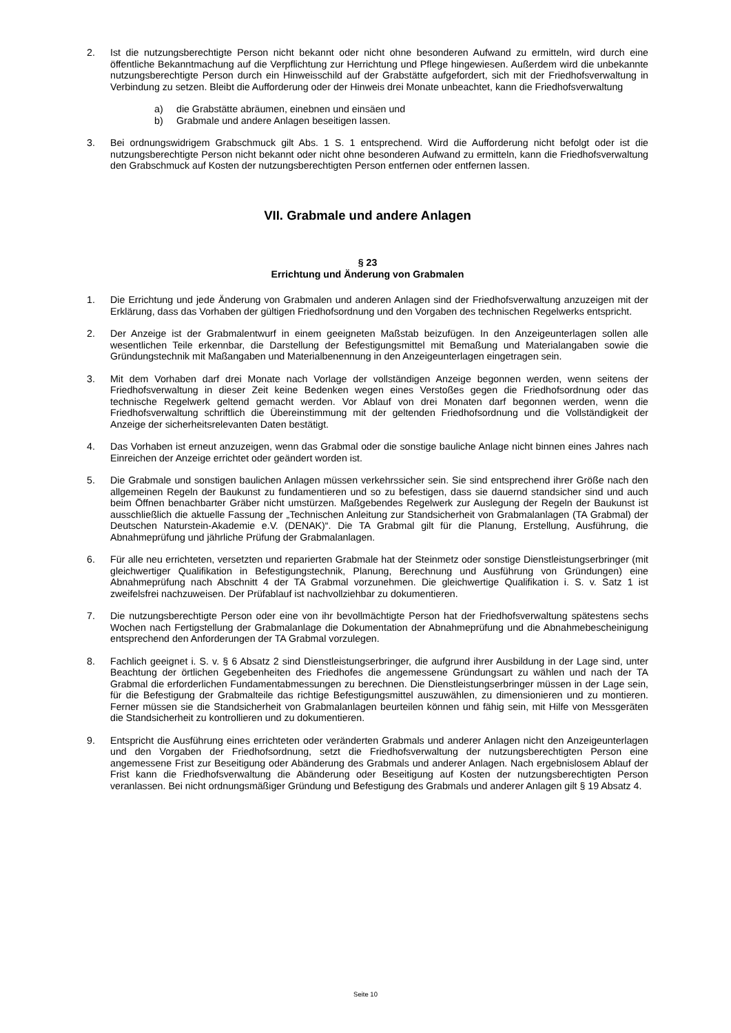2. Ist die nutzungsberechtigte Person nicht bekannt oder nicht ohne besonderen Aufwand zu ermitteln, wird durch eine öffentliche Bekanntmachung auf die Verpflichtung zur Herrichtung und Pflege hingewiesen. Außerdem wird die unbekannte nutzungsberechtigte Person durch ein Hinweisschild auf der Grabstätte aufgefordert, sich mit der Friedhofsverwaltung in Verbindung zu setzen. Bleibt die Aufforderung oder der Hinweis drei Monate unbeachtet, kann die Friedhofsverwaltung
a) die Grabstätte abräumen, einebnen und einsäen und
b) Grabmale und andere Anlagen beseitigen lassen.
3. Bei ordnungswidrigem Grabschmuck gilt Abs. 1 S. 1 entsprechend. Wird die Aufforderung nicht befolgt oder ist die nutzungsberechtigte Person nicht bekannt oder nicht ohne besonderen Aufwand zu ermitteln, kann die Friedhofsverwaltung den Grabschmuck auf Kosten der nutzungsberechtigten Person entfernen oder entfernen lassen.
VII. Grabmale und andere Anlagen
§ 23
Errichtung und Änderung von Grabmalen
1. Die Errichtung und jede Änderung von Grabmalen und anderen Anlagen sind der Friedhofsverwaltung anzuzeigen mit der Erklärung, dass das Vorhaben der gültigen Friedhofsordnung und den Vorgaben des technischen Regelwerks entspricht.
2. Der Anzeige ist der Grabmalentwurf in einem geeigneten Maßstab beizufügen. In den Anzeigeunterlagen sollen alle wesentlichen Teile erkennbar, die Darstellung der Befestigungsmittel mit Bemaßung und Materialangaben sowie die Gründungstechnik mit Maßangaben und Materialbenennung in den Anzeigeunterlagen eingetragen sein.
3. Mit dem Vorhaben darf drei Monate nach Vorlage der vollständigen Anzeige begonnen werden, wenn seitens der Friedhofsverwaltung in dieser Zeit keine Bedenken wegen eines Verstoßes gegen die Friedhofsordnung oder das technische Regelwerk geltend gemacht werden. Vor Ablauf von drei Monaten darf begonnen werden, wenn die Friedhofsverwaltung schriftlich die Übereinstimmung mit der geltenden Friedhofsordnung und die Vollständigkeit der Anzeige der sicherheitsrelevanten Daten bestätigt.
4. Das Vorhaben ist erneut anzuzeigen, wenn das Grabmal oder die sonstige bauliche Anlage nicht binnen eines Jahres nach Einreichen der Anzeige errichtet oder geändert worden ist.
5. Die Grabmale und sonstigen baulichen Anlagen müssen verkehrssicher sein. Sie sind entsprechend ihrer Größe nach den allgemeinen Regeln der Baukunst zu fundamentieren und so zu befestigen, dass sie dauernd standsicher sind und auch beim Öffnen benachbarter Gräber nicht umstürzen. Maßgebendes Regelwerk zur Auslegung der Regeln der Baukunst ist ausschließlich die aktuelle Fassung der „Technischen Anleitung zur Standsicherheit von Grabmalanlagen (TA Grabmal) der Deutschen Naturstein-Akademie e.V. (DENAK)“. Die TA Grabmal gilt für die Planung, Erstellung, Ausführung, die Abnahmeprüfung und jährliche Prüfung der Grabmalanlagen.
6. Für alle neu errichteten, versetzten und reparierten Grabmale hat der Steinmetz oder sonstige Dienstleistungserbringer (mit gleichwertiger Qualifikation in Befestigungstechnik, Planung, Berechnung und Ausführung von Gründungen) eine Abnahmeprüfung nach Abschnitt 4 der TA Grabmal vorzunehmen. Die gleichwertige Qualifikation i. S. v. Satz 1 ist zweifelsfrei nachzuweisen. Der Prüfablauf ist nachvollziehbar zu dokumentieren.
7. Die nutzungsberechtigte Person oder eine von ihr bevollmächtigte Person hat der Friedhofsverwaltung spätestens sechs Wochen nach Fertigstellung der Grabmalanlage die Dokumentation der Abnahmeprüfung und die Abnahmebescheinigung entsprechend den Anforderungen der TA Grabmal vorzulegen.
8. Fachlich geeignet i. S. v. § 6 Absatz 2 sind Dienstleistungserbringer, die aufgrund ihrer Ausbildung in der Lage sind, unter Beachtung der örtlichen Gegebenheiten des Friedhofes die angemessene Gründungsart zu wählen und nach der TA Grabmal die erforderlichen Fundamentabmessungen zu berechnen. Die Dienstleistungserbringer müssen in der Lage sein, für die Befestigung der Grabmalteile das richtige Befestigungsmittel auszuwählen, zu dimensionieren und zu montieren. Ferner müssen sie die Standsicherheit von Grabmalanlagen beurteilen können und fähig sein, mit Hilfe von Messgeräten die Standsicherheit zu kontrollieren und zu dokumentieren.
9. Entspricht die Ausführung eines errichteten oder veränderten Grabmals und anderer Anlagen nicht den Anzeigeunterlagen und den Vorgaben der Friedhofsordnung, setzt die Friedhofsverwaltung der nutzungsberechtigten Person eine angemessene Frist zur Beseitigung oder Abänderung des Grabmals und anderer Anlagen. Nach ergebnislosem Ablauf der Frist kann die Friedhofsverwaltung die Abänderung oder Beseitigung auf Kosten der nutzungsberechtigten Person veranlassen. Bei nicht ordnungsmäßiger Gründung und Befestigung des Grabmals und anderer Anlagen gilt § 19 Absatz 4.
Seite 10